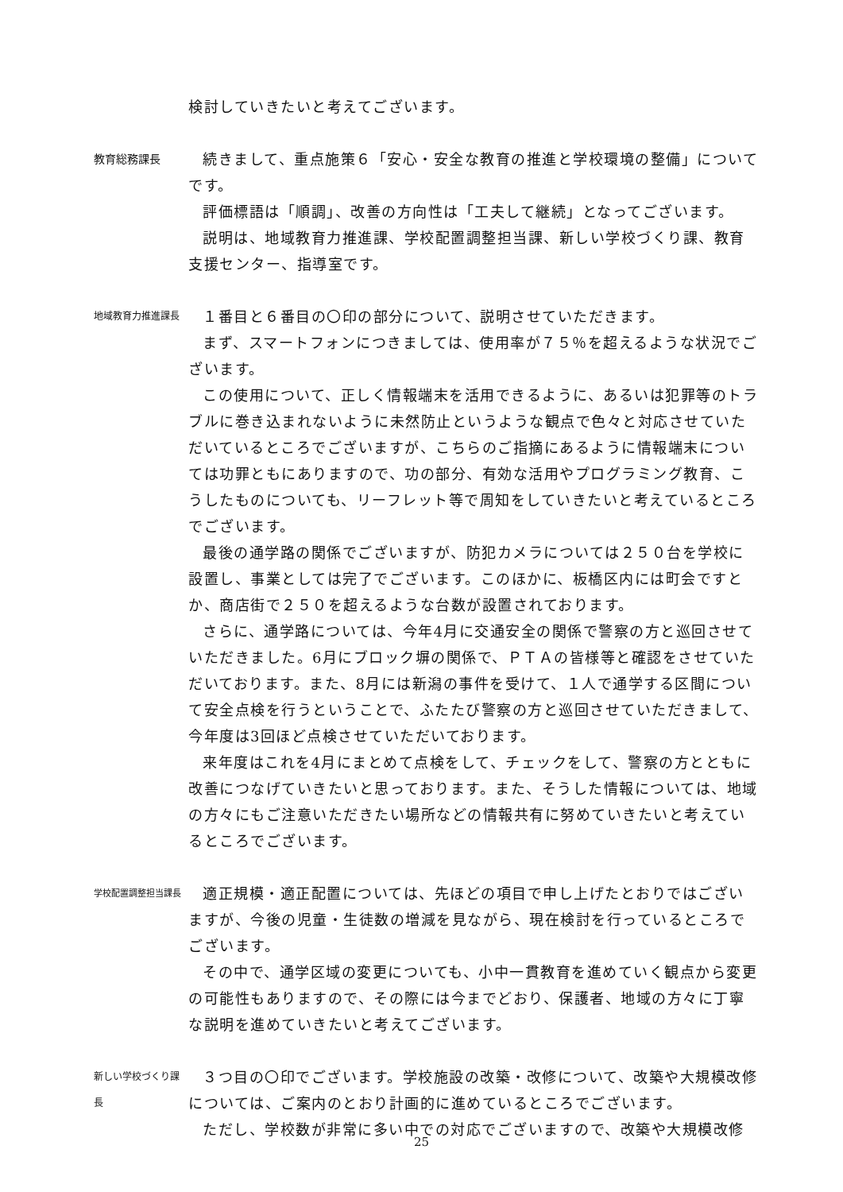検討していきたいと考えてございます。
教育総務課長
続きまして、重点施策６「安心・安全な教育の推進と学校環境の整備」についてです。
評価標語は「順調」、改善の方向性は「工夫して継続」となってございます。
説明は、地域教育力推進課、学校配置調整担当課、新しい学校づくり課、教育支援センター、指導室です。
地域教育力推進課長
１番目と６番目の〇印の部分について、説明させていただきます。
まず、スマートフォンにつきましては、使用率が７５％を超えるような状況でございます。
この使用について、正しく情報端末を活用できるように、あるいは犯罪等のトラブルに巻き込まれないように未然防止というような観点で色々と対応させていただいているところでございますが、こちらのご指摘にあるように情報端末については功罪ともにありますので、功の部分、有効な活用やプログラミング教育、こうしたものについても、リーフレット等で周知をしていきたいと考えているところでございます。
最後の通学路の関係でございますが、防犯カメラについては２５０台を学校に設置し、事業としては完了でございます。このほかに、板橋区内には町会ですとか、商店街で２５０を超えるような台数が設置されております。
さらに、通学路については、今年4月に交通安全の関係で警察の方と巡回させていただきました。6月にブロック塀の関係で、ＰＴＡの皆様等と確認をさせていただいております。また、8月には新潟の事件を受けて、１人で通学する区間について安全点検を行うということで、ふたたび警察の方と巡回させていただきまして、今年度は3回ほど点検させていただいております。
来年度はこれを4月にまとめて点検をして、チェックをして、警察の方とともに改善につなげていきたいと思っております。また、そうした情報については、地域の方々にもご注意いただきたい場所などの情報共有に努めていきたいと考えているところでございます。
学校配置調整担当課長
適正規模・適正配置については、先ほどの項目で申し上げたとおりではございますが、今後の児童・生徒数の増減を見ながら、現在検討を行っているところでございます。
その中で、通学区域の変更についても、小中一貫教育を進めていく観点から変更の可能性もありますので、その際には今までどおり、保護者、地域の方々に丁寧な説明を進めていきたいと考えてございます。
新しい学校づくり課長
３つ目の〇印でございます。学校施設の改築・改修について、改築や大規模改修については、ご案内のとおり計画的に進めているところでございます。
ただし、学校数が非常に多い中での対応でございますので、改築や大規模改修
25